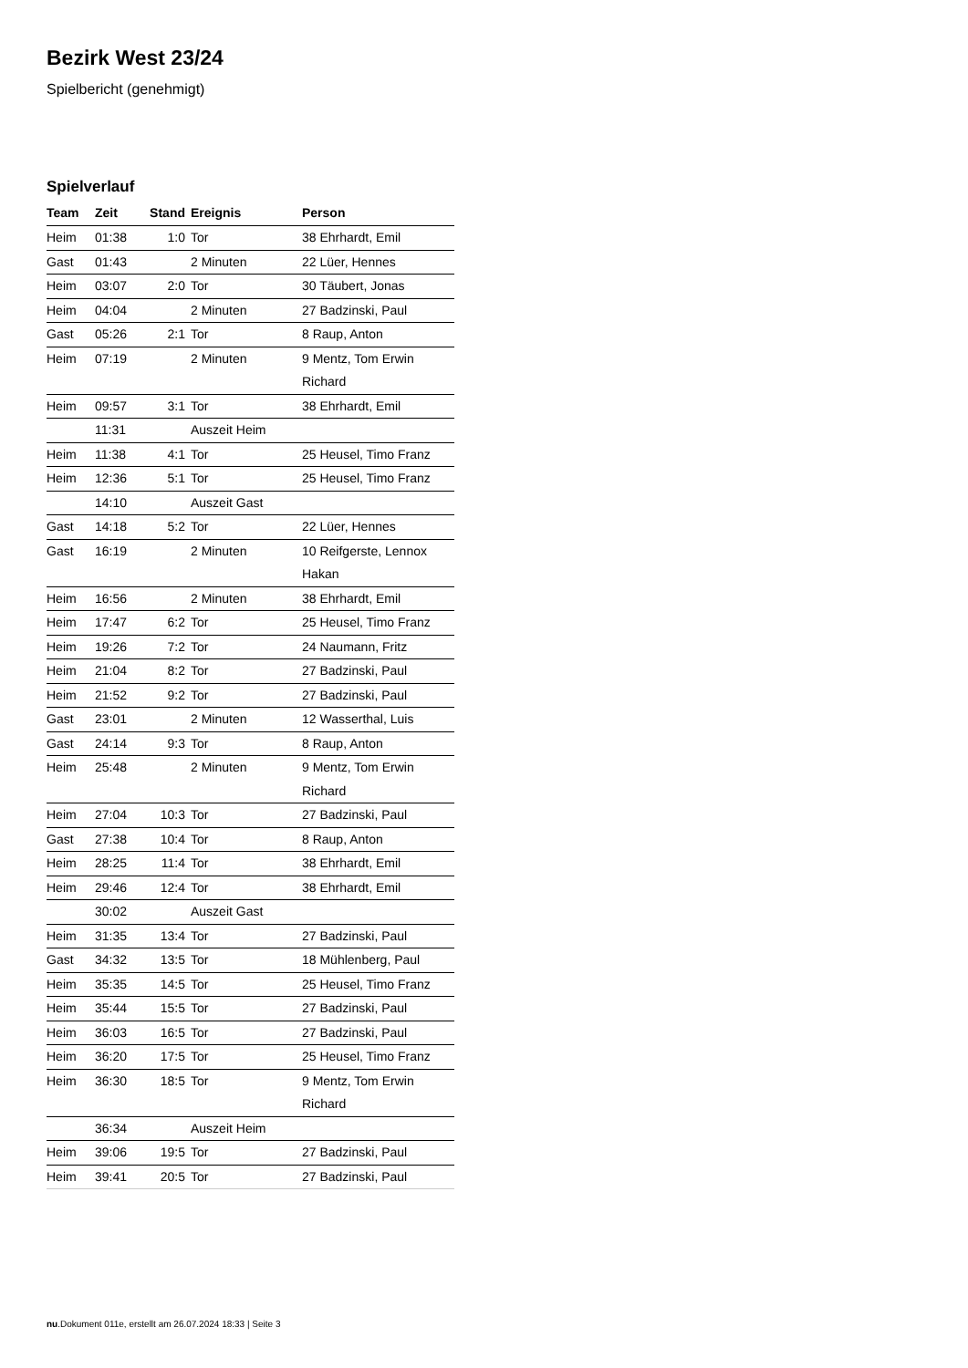Bezirk West 23/24
Spielbericht (genehmigt)
Spielverlauf
| Team | Zeit | Stand | Ereignis | Person |
| --- | --- | --- | --- | --- |
| Heim | 01:38 | 1:0 | Tor | 38 Ehrhardt, Emil |
| Gast | 01:43 | | 2 Minuten | 22 Lüer, Hennes |
| Heim | 03:07 | 2:0 | Tor | 30 Täubert, Jonas |
| Heim | 04:04 | | 2 Minuten | 27 Badzinski, Paul |
| Gast | 05:26 | 2:1 | Tor | 8 Raup, Anton |
| Heim | 07:19 | | 2 Minuten | 9 Mentz, Tom Erwin Richard |
| Heim | 09:57 | 3:1 | Tor | 38 Ehrhardt, Emil |
| | 11:31 | | Auszeit Heim | |
| Heim | 11:38 | 4:1 | Tor | 25 Heusel, Timo Franz |
| Heim | 12:36 | 5:1 | Tor | 25 Heusel, Timo Franz |
| | 14:10 | | Auszeit Gast | |
| Gast | 14:18 | 5:2 | Tor | 22 Lüer, Hennes |
| Gast | 16:19 | | 2 Minuten | 10 Reifgerste, Lennox Hakan |
| Heim | 16:56 | | 2 Minuten | 38 Ehrhardt, Emil |
| Heim | 17:47 | 6:2 | Tor | 25 Heusel, Timo Franz |
| Heim | 19:26 | 7:2 | Tor | 24 Naumann, Fritz |
| Heim | 21:04 | 8:2 | Tor | 27 Badzinski, Paul |
| Heim | 21:52 | 9:2 | Tor | 27 Badzinski, Paul |
| Gast | 23:01 | | 2 Minuten | 12 Wasserthal, Luis |
| Gast | 24:14 | 9:3 | Tor | 8 Raup, Anton |
| Heim | 25:48 | | 2 Minuten | 9 Mentz, Tom Erwin Richard |
| Heim | 27:04 | 10:3 | Tor | 27 Badzinski, Paul |
| Gast | 27:38 | 10:4 | Tor | 8 Raup, Anton |
| Heim | 28:25 | 11:4 | Tor | 38 Ehrhardt, Emil |
| Heim | 29:46 | 12:4 | Tor | 38 Ehrhardt, Emil |
| | 30:02 | | Auszeit Gast | |
| Heim | 31:35 | 13:4 | Tor | 27 Badzinski, Paul |
| Gast | 34:32 | 13:5 | Tor | 18 Mühlenberg, Paul |
| Heim | 35:35 | 14:5 | Tor | 25 Heusel, Timo Franz |
| Heim | 35:44 | 15:5 | Tor | 27 Badzinski, Paul |
| Heim | 36:03 | 16:5 | Tor | 27 Badzinski, Paul |
| Heim | 36:20 | 17:5 | Tor | 25 Heusel, Timo Franz |
| Heim | 36:30 | 18:5 | Tor | 9 Mentz, Tom Erwin Richard |
| | 36:34 | | Auszeit Heim | |
| Heim | 39:06 | 19:5 | Tor | 27 Badzinski, Paul |
| Heim | 39:41 | 20:5 | Tor | 27 Badzinski, Paul |
nu.Dokument 011e, erstellt am 26.07.2024 18:33 | Seite 3